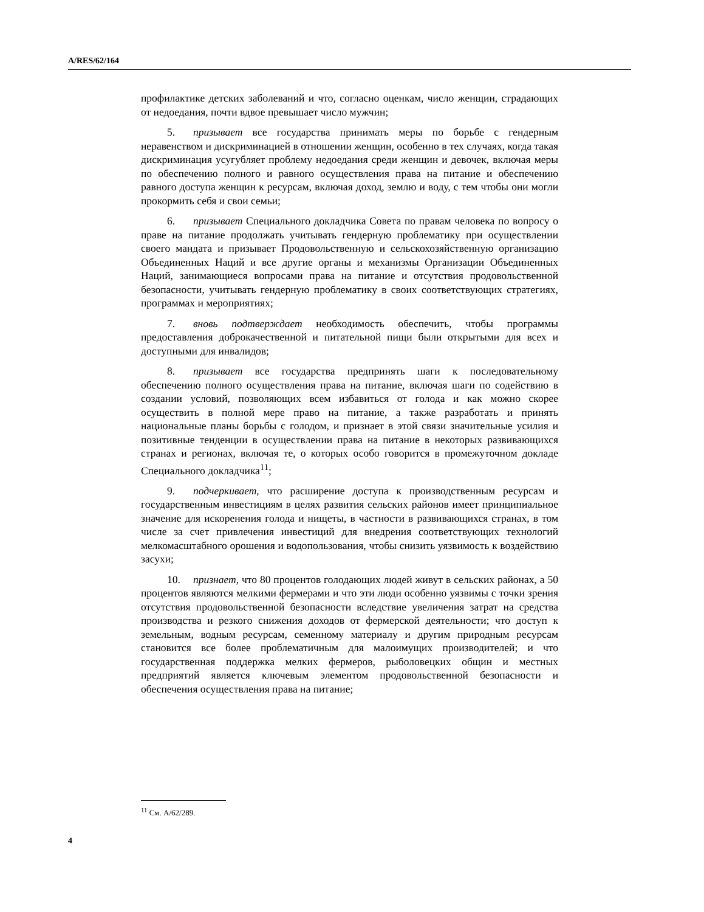A/RES/62/164
профилактике детских заболеваний и что, согласно оценкам, число женщин, страдающих от недоедания, почти вдвое превышает число мужчин;
5. призывает все государства принимать меры по борьбе с гендерным неравенством и дискриминацией в отношении женщин, особенно в тех случаях, когда такая дискриминация усугубляет проблему недоедания среди женщин и девочек, включая меры по обеспечению полного и равного осуществления права на питание и обеспечению равного доступа женщин к ресурсам, включая доход, землю и воду, с тем чтобы они могли прокормить себя и свои семьи;
6. призывает Специального докладчика Совета по правам человека по вопросу о праве на питание продолжать учитывать гендерную проблематику при осуществлении своего мандата и призывает Продовольственную и сельскохозяйственную организацию Объединенных Наций и все другие органы и механизмы Организации Объединенных Наций, занимающиеся вопросами права на питание и отсутствия продовольственной безопасности, учитывать гендерную проблематику в своих соответствующих стратегиях, программах и мероприятиях;
7. вновь подтверждает необходимость обеспечить, чтобы программы предоставления доброкачественной и питательной пищи были открытыми для всех и доступными для инвалидов;
8. призывает все государства предпринять шаги к последовательному обеспечению полного осуществления права на питание, включая шаги по содействию в создании условий, позволяющих всем избавиться от голода и как можно скорее осуществить в полной мере право на питание, а также разработать и принять национальные планы борьбы с голодом, и признает в этой связи значительные усилия и позитивные тенденции в осуществлении права на питание в некоторых развивающихся странах и регионах, включая те, о которых особо говорится в промежуточном докладе Специального докладчика<sup>11</sup>;
9. подчеркивает, что расширение доступа к производственным ресурсам и государственным инвестициям в целях развития сельских районов имеет принципиальное значение для искоренения голода и нищеты, в частности в развивающихся странах, в том числе за счет привлечения инвестиций для внедрения соответствующих технологий мелкомасштабного орошения и водопользования, чтобы снизить уязвимость к воздействию засухи;
10. признает, что 80 процентов голодающих людей живут в сельских районах, а 50 процентов являются мелкими фермерами и что эти люди особенно уязвимы с точки зрения отсутствия продовольственной безопасности вследствие увеличения затрат на средства производства и резкого снижения доходов от фермерской деятельности; что доступ к земельным, водным ресурсам, семенному материалу и другим природным ресурсам становится все более проблематичным для малоимущих производителей; и что государственная поддержка мелких фермеров, рыболовецких общин и местных предприятий является ключевым элементом продовольственной безопасности и обеспечения осуществления права на питание;
<sup>11</sup> См. A/62/289.
4